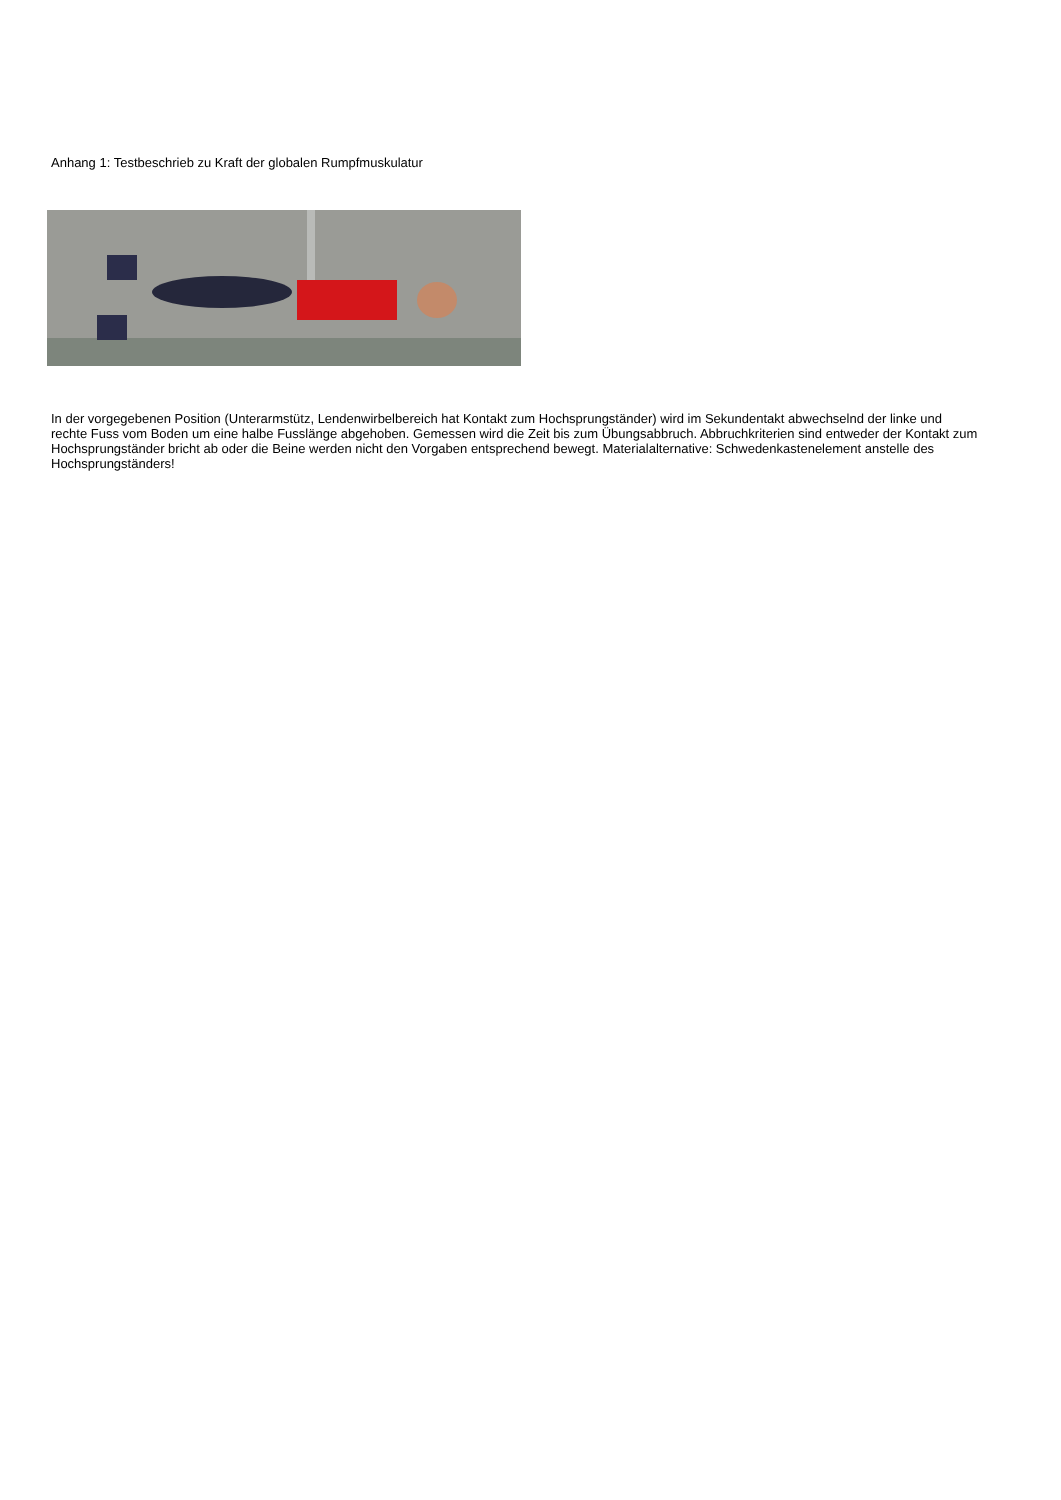Anhang 1: Testbeschrieb zu Kraft der globalen Rumpfmuskulatur
In der vorgegebenen Position (Unterarmstütz, Lendenwirbelbereich hat Kontakt zum Hochsprungständer) wird im Sekundentakt abwechselnd der linke und rechte Fuss vom Boden um eine halbe Fusslänge abgehoben. Gemessen wird die Zeit bis zum Übungsabbruch. Abbruchkriterien sind entweder der Kontakt zum Hochsprungständer bricht ab oder die Beine werden nicht den Vorgaben entsprechend bewegt. Materialalternative: Schwedenkastenelement anstelle des Hochsprungständers!